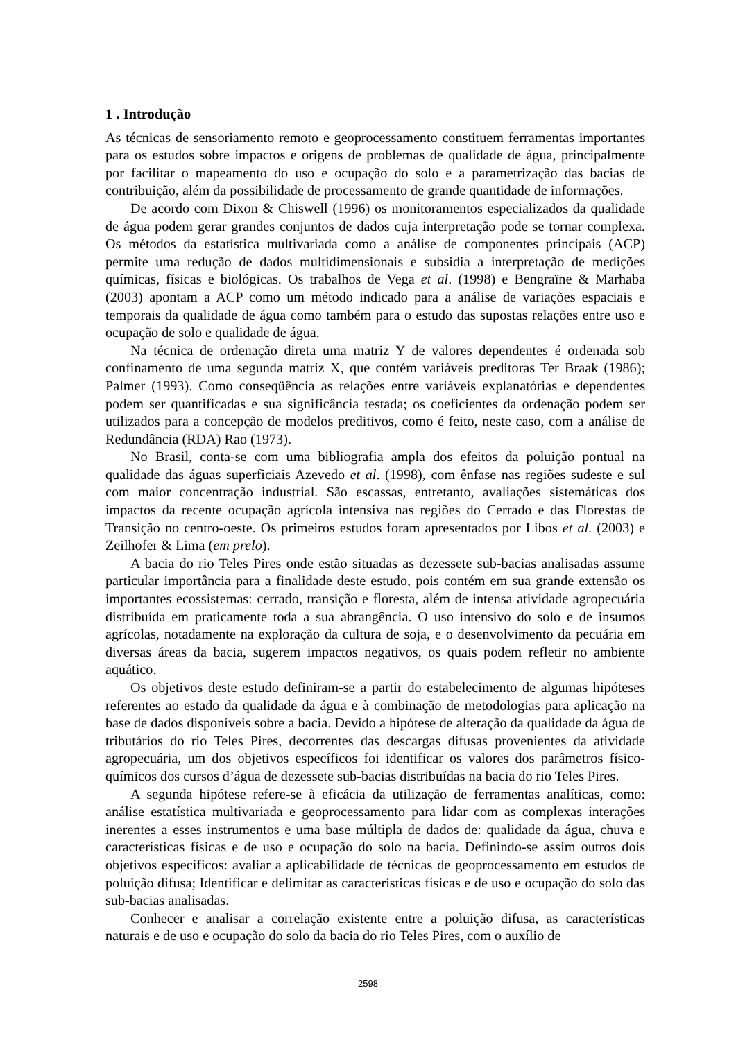1 . Introdução
As técnicas de sensoriamento remoto e geoprocessamento constituem ferramentas importantes para os estudos sobre impactos e origens de problemas de qualidade de água, principalmente por facilitar o mapeamento do uso e ocupação do solo e a parametrização das bacias de contribuição, além da possibilidade de processamento de grande quantidade de informações.
De acordo com Dixon & Chiswell (1996) os monitoramentos especializados da qualidade de água podem gerar grandes conjuntos de dados cuja interpretação pode se tornar complexa. Os métodos da estatística multivariada como a análise de componentes principais (ACP) permite uma redução de dados multidimensionais e subsidia a interpretação de medições químicas, físicas e biológicas. Os trabalhos de Vega et al. (1998) e Bengraïne & Marhaba (2003) apontam a ACP como um método indicado para a análise de variações espaciais e temporais da qualidade de água como também para o estudo das supostas relações entre uso e ocupação de solo e qualidade de água.
Na técnica de ordenação direta uma matriz Y de valores dependentes é ordenada sob confinamento de uma segunda matriz X, que contém variáveis preditoras Ter Braak (1986); Palmer (1993). Como conseqüência as relações entre variáveis explanatórias e dependentes podem ser quantificadas e sua significância testada; os coeficientes da ordenação podem ser utilizados para a concepção de modelos preditivos, como é feito, neste caso, com a análise de Redundância (RDA) Rao (1973).
No Brasil, conta-se com uma bibliografia ampla dos efeitos da poluição pontual na qualidade das águas superficiais Azevedo et al. (1998), com ênfase nas regiões sudeste e sul com maior concentração industrial. São escassas, entretanto, avaliações sistemáticas dos impactos da recente ocupação agrícola intensiva nas regiões do Cerrado e das Florestas de Transição no centro-oeste. Os primeiros estudos foram apresentados por Libos et al. (2003) e Zeilhofer & Lima (em prelo).
A bacia do rio Teles Pires onde estão situadas as dezessete sub-bacias analisadas assume particular importância para a finalidade deste estudo, pois contém em sua grande extensão os importantes ecossistemas: cerrado, transição e floresta, além de intensa atividade agropecuária distribuída em praticamente toda a sua abrangência. O uso intensivo do solo e de insumos agrícolas, notadamente na exploração da cultura de soja, e o desenvolvimento da pecuária em diversas áreas da bacia, sugerem impactos negativos, os quais podem refletir no ambiente aquático.
Os objetivos deste estudo definiram-se a partir do estabelecimento de algumas hipóteses referentes ao estado da qualidade da água e à combinação de metodologias para aplicação na base de dados disponíveis sobre a bacia. Devido a hipótese de alteração da qualidade da água de tributários do rio Teles Pires, decorrentes das descargas difusas provenientes da atividade agropecuária, um dos objetivos específicos foi identificar os valores dos parâmetros físico-químicos dos cursos d’água de dezessete sub-bacias distribuídas na bacia do rio Teles Pires.
A segunda hipótese refere-se à eficácia da utilização de ferramentas analíticas, como: análise estatística multivariada e geoprocessamento para lidar com as complexas interações inerentes a esses instrumentos e uma base múltipla de dados de: qualidade da água, chuva e características físicas e de uso e ocupação do solo na bacia. Definindo-se assim outros dois objetivos específicos: avaliar a aplicabilidade de técnicas de geoprocessamento em estudos de poluição difusa; Identificar e delimitar as características físicas e de uso e ocupação do solo das sub-bacias analisadas.
Conhecer e analisar a correlação existente entre a poluição difusa, as características naturais e de uso e ocupação do solo da bacia do rio Teles Pires, com o auxílio de
2598